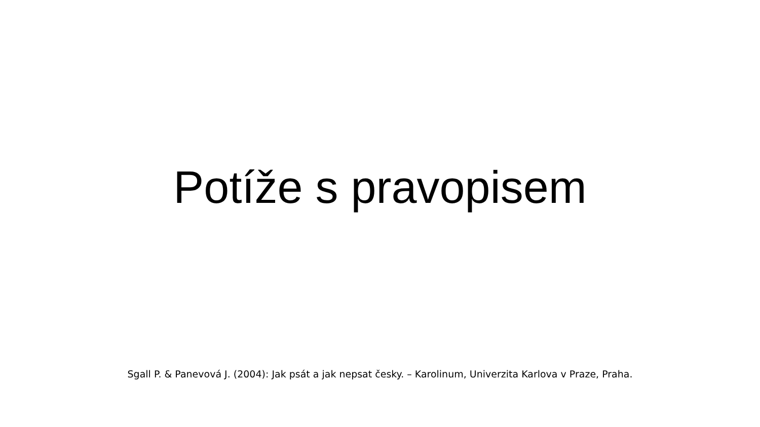Potíže s pravopisem
Sgall P. & Panevová J. (2004): Jak psát a jak nepsat česky. – Karolinum, Univerzita Karlova v Praze, Praha.